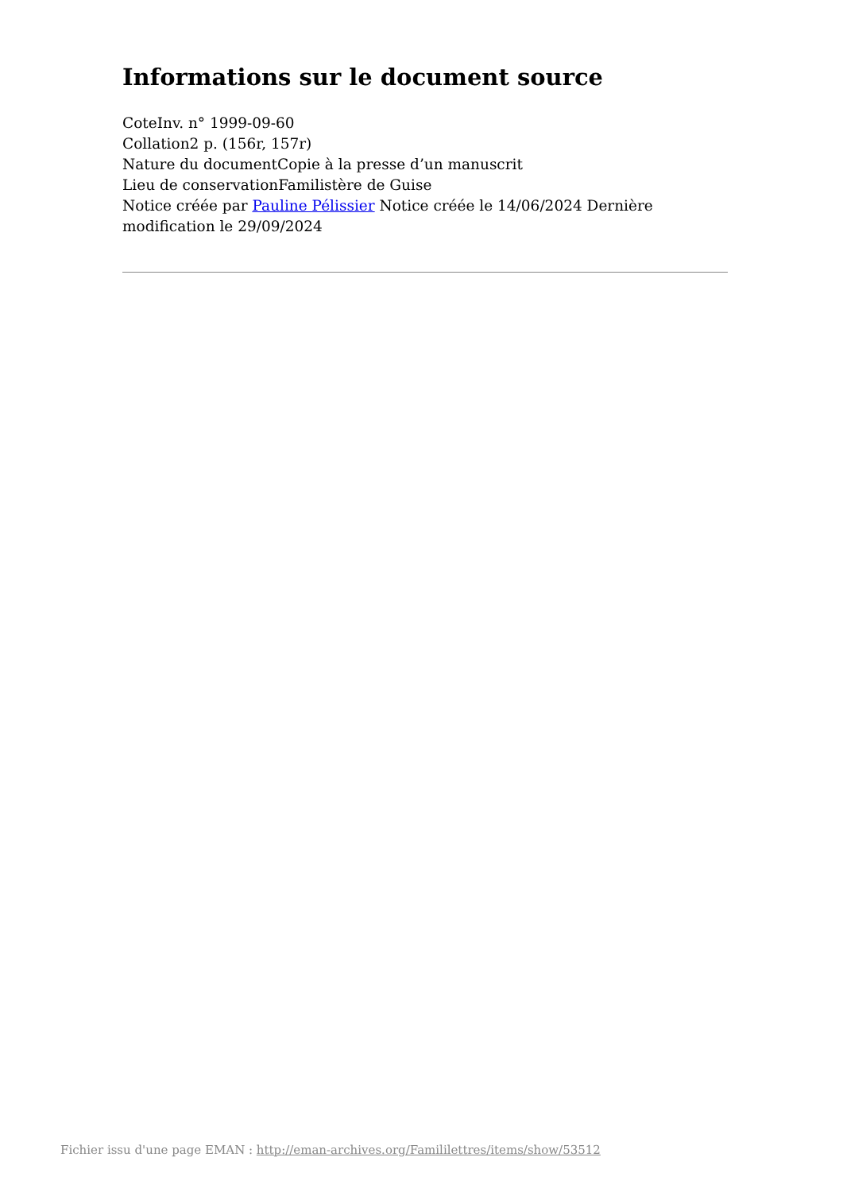Informations sur le document source
CoteInv. n° 1999-09-60
Collation2 p. (156r, 157r)
Nature du documentCopie à la presse d’un manuscrit
Lieu de conservationFamilistère de Guise
Notice créée par Pauline Pélissier Notice créée le 14/06/2024 Dernière modification le 29/09/2024
Fichier issu d'une page EMAN : http://eman-archives.org/Famililettres/items/show/53512